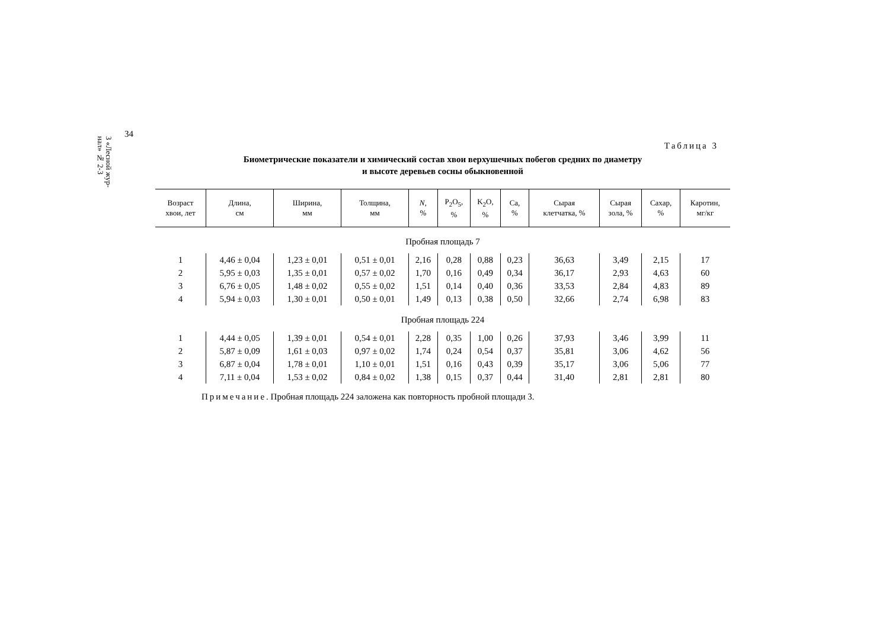3 «Лесной жур-
нал» № 2-3
34
Таблица 3
Биометрические показатели и химический состав хвои верхушечных побегов средних по диаметру
и высоте деревьев сосны обыкновенной
| Возраст хвои, лет | Длина, см | Ширина, мм | Толщина, мм | N , % | P<sub>2</sub>O<sub>5</sub>, % | K<sub>2</sub>O, % | Ca, % | Сырая клетчатка, % | Сырая зола, % | Сахар, % | Каротин, мг/кг |
| --- | --- | --- | --- | --- | --- | --- | --- | --- | --- | --- | --- |
| Пробная площадь 7 | | | | | | | | | | | |
| 1 | 4,46 ± 0,04 | 1,23 ± 0,01 | 0,51 ± 0,01 | 2,16 | 0,28 | 0,88 | 0,23 | 36,63 | 3,49 | 2,15 | 17 |
| 2 | 5,95 ± 0,03 | 1,35 ± 0,01 | 0,57 ± 0,02 | 1,70 | 0,16 | 0,49 | 0,34 | 36,17 | 2,93 | 4,63 | 60 |
| 3 | 6,76 ± 0,05 | 1,48 ± 0,02 | 0,55 ± 0,02 | 1,51 | 0,14 | 0,40 | 0,36 | 33,53 | 2,84 | 4,83 | 89 |
| 4 | 5,94 ± 0,03 | 1,30 ± 0,01 | 0,50 ± 0,01 | 1,49 | 0,13 | 0,38 | 0,50 | 32,66 | 2,74 | 6,98 | 83 |
| Пробная площадь 224 | | | | | | | | | | | |
| 1 | 4,44 ± 0,05 | 1,39 ± 0,01 | 0,54 ± 0,01 | 2,28 | 0,35 | 1,00 | 0,26 | 37,93 | 3,46 | 3,99 | 11 |
| 2 | 5,87 ± 0,09 | 1,61 ± 0,03 | 0,97 ± 0,02 | 1,74 | 0,24 | 0,54 | 0,37 | 35,81 | 3,06 | 4,62 | 56 |
| 3 | 6,87 ± 0,04 | 1,78 ± 0,01 | 1,10 ± 0,01 | 1,51 | 0,16 | 0,43 | 0,39 | 35,17 | 3,06 | 5,06 | 77 |
| 4 | 7,11 ± 0,04 | 1,53 ± 0,02 | 0,84 ± 0,02 | 1,38 | 0,15 | 0,37 | 0,44 | 31,40 | 2,81 | 2,81 | 80 |
Примечание. Пробная площадь 224 заложена как повторность пробной площади 3.